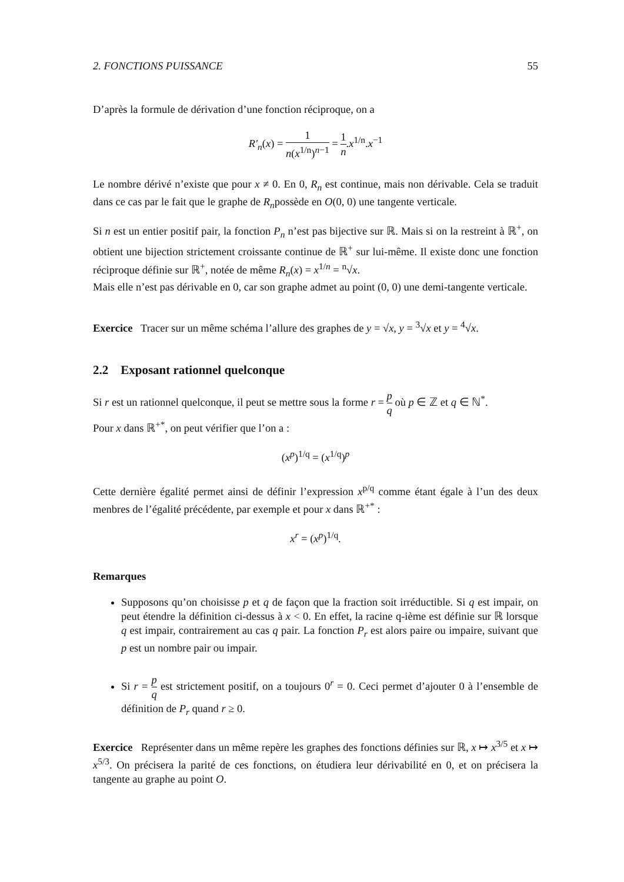2. FONCTIONS PUISSANCE 55
D’après la formule de dérivation d’une fonction réciproque, on a
R′<sub>n</sub>(x) = 1 n(x<sup>1/n</sup>)<sup>n−1</sup> = 1 n.x<sup>1/n</sup>.x<sup>−1</sup>
Le nombre dérivé n’existe que pour x ≠ 0. En 0, R<sub>n</sub> est continue, mais non dérivable. Cela se traduit dans ce cas par le fait que le graphe de R<sub>n</sub>possède en O(0, 0) une tangente verticale.
Si n est un entier positif pair, la fonction P<sub>n</sub> n’est pas bijective sur ℝ. Mais si on la restreint à ℝ<sup>+</sup>, on obtient une bijection strictement croissante continue de ℝ<sup>+</sup> sur lui-même. Il existe donc une fonction réciproque définie sur ℝ<sup>+</sup>, notée de même R<sub>n</sub>(x) = x<sup>1/n</sup> = <sup>n</sup>√x.
Mais elle n’est pas dérivable en 0, car son graphe admet au point (0, 0) une demi-tangente verticale.
Exercice Tracer sur un même schéma l’allure des graphes de y = √x, y = <sup>3</sup>√x et y = <sup>4</sup>√x.
2.2 Exposant rationnel quelconque
Si r est un rationnel quelconque, il peut se mettre sous la forme r = p q où p ∈ ℤ et q ∈ ℕ<sup>*</sup>.
Pour x dans ℝ<sup>+*</sup>, on peut vérifier que l’on a :
(x<sup>p</sup>)<sup>1/q</sup> = (x<sup>1/q</sup>)<sup>p</sup>
Cette dernière égalité permet ainsi de définir l’expression x<sup>p/q</sup> comme étant égale à l’un des deux menbres de l’égalité précédente, par exemple et pour x dans ℝ<sup>+*</sup> :
x<sup>r</sup> = (x<sup>p</sup>)<sup>1/q</sup>.
Remarques
Supposons qu’on choisisse p et q de façon que la fraction soit irréductible. Si q est impair, on peut étendre la définition ci-dessus à x < 0. En effet, la racine q-ième est définie sur ℝ lorsque q est impair, contrairement au cas q pair. La fonction P<sub>r</sub> est alors paire ou impaire, suivant que p est un nombre pair ou impair.
Si r = p q est strictement positif, on a toujours 0<sup>r</sup> = 0. Ceci permet d’ajouter 0 à l’ensemble de définition de P<sub>r</sub> quand r ≥ 0.
Exercice Représenter dans un même repère les graphes des fonctions définies sur ℝ, x ↦ x<sup>3/5</sup> et x ↦ x<sup>5/3</sup>. On précisera la parité de ces fonctions, on étudiera leur dérivabilité en 0, et on précisera la tangente au graphe au point O.